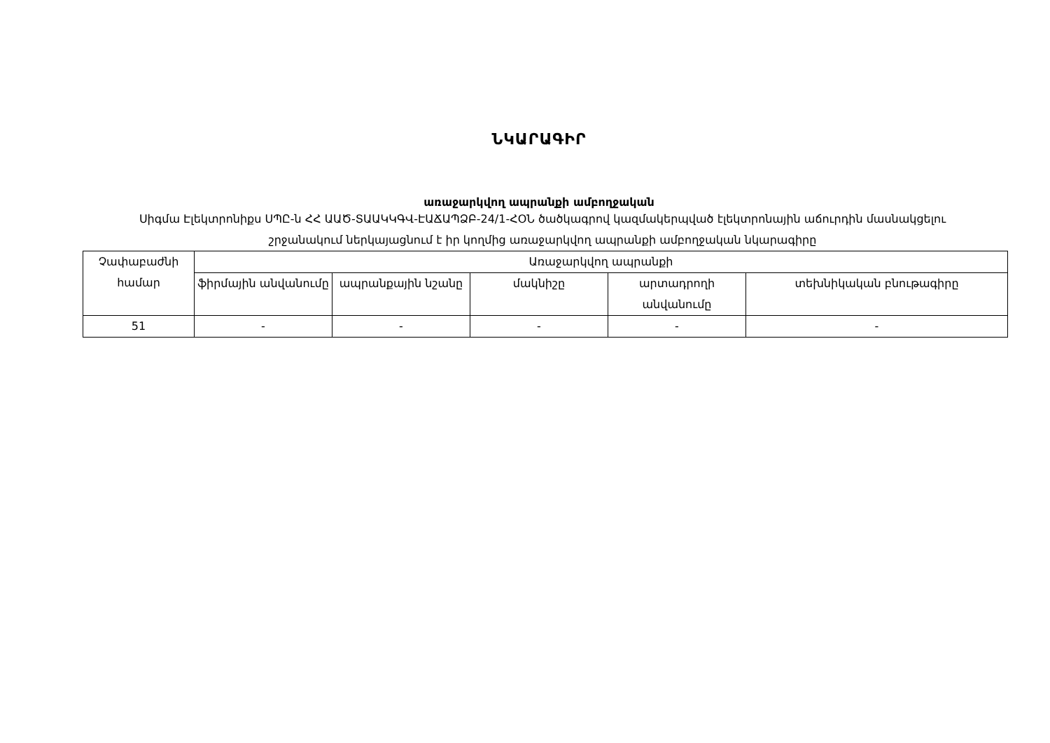ՆԿԱՐԱԳԻՐ
առաջարկվող ապրանքի ամբողջական
Սիգմա Էլեկտրոնիքս ՍՊԸ-ն ՀՀ ԱԱԾ-ՏԱԱԿԿԳՎ-ԷԱՃԱՊՁԲ-24/1-ՀՕՆ ծածկագրով կազմակերպված էլեկտրոնային աճուրդին մասնակցելու շրջանակում ներկայացնում է իր կողմից առաջարկվող ապրանքի ամբողջական նկարագիրը
| Չափաբաժնի համար | Առաջարկվող ապրանքի | | | | |
| --- | --- | --- | --- | --- | --- |
| | ֆիրմային անվանումը | ապրանքային նշանը | մակնիշը | արտադրողի անվանումը | տեխնիկական բնութագիրը |
| 51 | - | - | - | - | - |